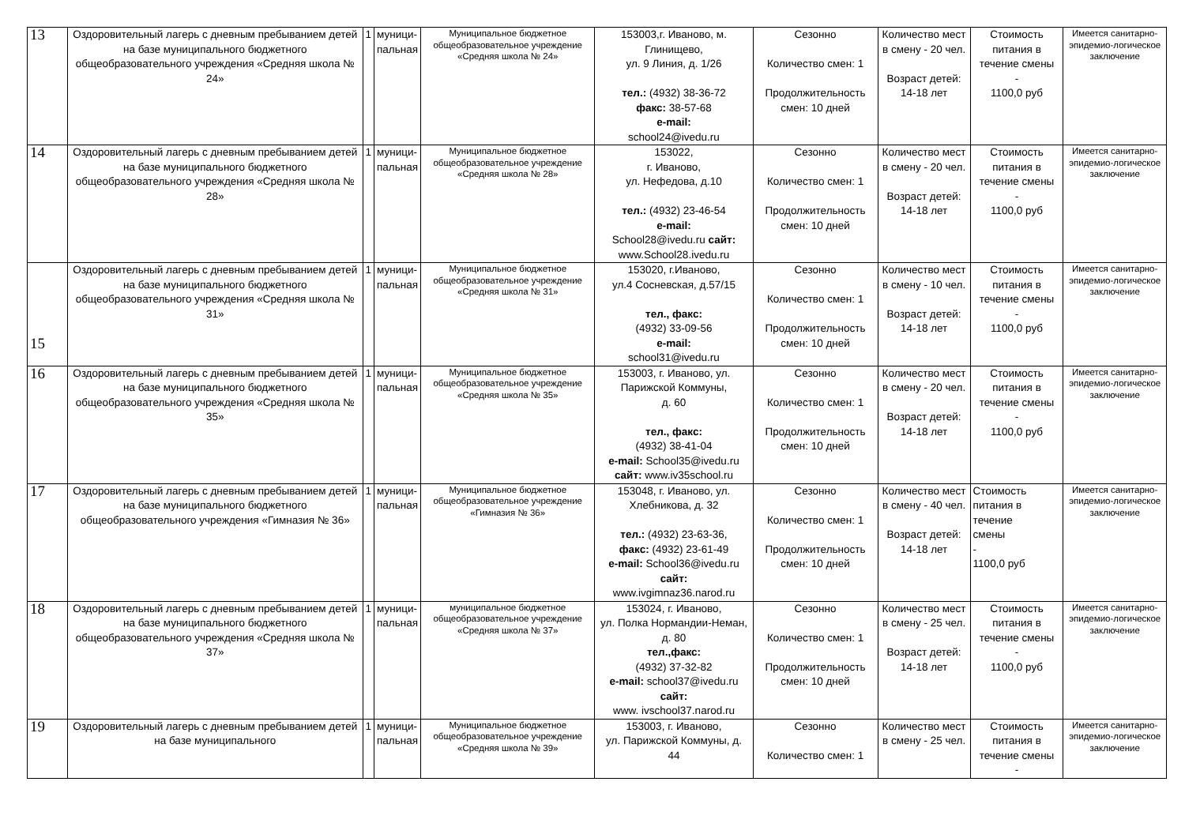| 13 | Оздоровительный лагерь с дневным пребыванием детей на базе муниципального бюджетного общеобразовательного учреждения «Средняя школа № 24» | 1 | муници- пальная | Муниципальное бюджетное общеобразовательное учреждение «Средняя школа № 24» | 153003,г. Иваново, м. Глинищево, ул. 9 Линия, д. 1/26 тел.: (4932) 38-36-72 факс: 38-57-68 e-mail: school24@ivedu.ru | Сезонно Количество смен: 1 Продолжительность смен: 10 дней | Количество мест в смену - 20 чел. Возраст детей: 14-18 лет | Стоимость питания в течение смены - 1100,0 руб | Имеется санитарно-эпидемио-логическое заключение |
| 14 | Оздоровительный лагерь с дневным пребыванием детей на базе муниципального бюджетного общеобразовательного учреждения «Средняя школа № 28» | 1 | муници- пальная | Муниципальное бюджетное общеобразовательное учреждение «Средняя школа № 28» | 153022, г. Иваново, ул. Нефедова, д.10 тел.: (4932) 23-46-54 e-mail: School28@ivedu.ru сайт: www.School28.ivedu.ru | Сезонно Количество смен: 1 Продолжительность смен: 10 дней | Количество мест в смену - 20 чел. Возраст детей: 14-18 лет | Стоимость питания в течение смены - 1100,0 руб | Имеется санитарно-эпидемио-логическое заключение |
| 15 | Оздоровительный лагерь с дневным пребыванием детей на базе муниципального бюджетного общеобразовательного учреждения «Средняя школа № 31» | 1 | муници- пальная | Муниципальное бюджетное общеобразовательное учреждение «Средняя школа № 31» | 153020, г.Иваново, ул.4 Сосневская, д.57/15 тел., факс: (4932) 33-09-56 e-mail: school31@ivedu.ru | Сезонно Количество смен: 1 Продолжительность смен: 10 дней | Количество мест в смену - 10 чел. Возраст детей: 14-18 лет | Стоимость питания в течение смены - 1100,0 руб | Имеется санитарно-эпидемио-логическое заключение |
| 16 | Оздоровительный лагерь с дневным пребыванием детей на базе муниципального бюджетного общеобразовательного учреждения «Средняя школа № 35» | 1 | муници- пальная | Муниципальное бюджетное общеобразовательное учреждение «Средняя школа № 35» | 153003, г. Иваново, ул. Парижской Коммуны, д. 60 тел., факс: (4932) 38-41-04 e-mail: School35@ivedu.ru сайт: www.iv35school.ru | Сезонно Количество смен: 1 Продолжительность смен: 10 дней | Количество мест в смену - 20 чел. Возраст детей: 14-18 лет | Стоимость питания в течение смены - 1100,0 руб | Имеется санитарно-эпидемио-логическое заключение |
| 17 | Оздоровительный лагерь с дневным пребыванием детей на базе муниципального бюджетного общеобразовательного учреждения «Гимназия № 36» | 1 | муници- пальная | Муниципальное бюджетное общеобразовательное учреждение «Гимназия № 36» | 153048, г. Иваново, ул. Хлебникова, д. 32 тел.: (4932) 23-63-36, факс: (4932) 23-61-49 e-mail: School36@ivedu.ru сайт: www.ivgimnaz36.narod.ru | Сезонно Количество смен: 1 Продолжительность смен: 10 дней | Количество мест в смену - 40 чел. Возраст детей: 14-18 лет | Стоимость питания в течение смены - 1100,0 руб | Имеется санитарно-эпидемио-логическое заключение |
| 18 | Оздоровительный лагерь с дневным пребыванием детей на базе муниципального бюджетного общеобразовательного учреждения «Средняя школа № 37» | 1 | муници- пальная | муниципальное бюджетное общеобразовательное учреждение «Средняя школа № 37» | 153024, г. Иваново, ул. Полка Нормандии-Неман, д. 80 тел.,факс: (4932) 37-32-82 e-mail: school37@ivedu.ru сайт: www. ivschool37.narod.ru | Сезонно Количество смен: 1 Продолжительность смен: 10 дней | Количество мест в смену - 25 чел. Возраст детей: 14-18 лет | Стоимость питания в течение смены - 1100,0 руб | Имеется санитарно-эпидемио-логическое заключение |
| 19 | Оздоровительный лагерь с дневным пребыванием детей на базе муниципального | 1 | муници- пальная | Муниципальное бюджетное общеобразовательное учреждение «Средняя школа № 39» | 153003, г. Иваново, ул. Парижской Коммуны, д. 44 | Сезонно Количество смен: 1 | Количество мест в смену - 25 чел. | Стоимость питания в течение смены - | Имеется санитарно-эпидемио-логическое заключение |